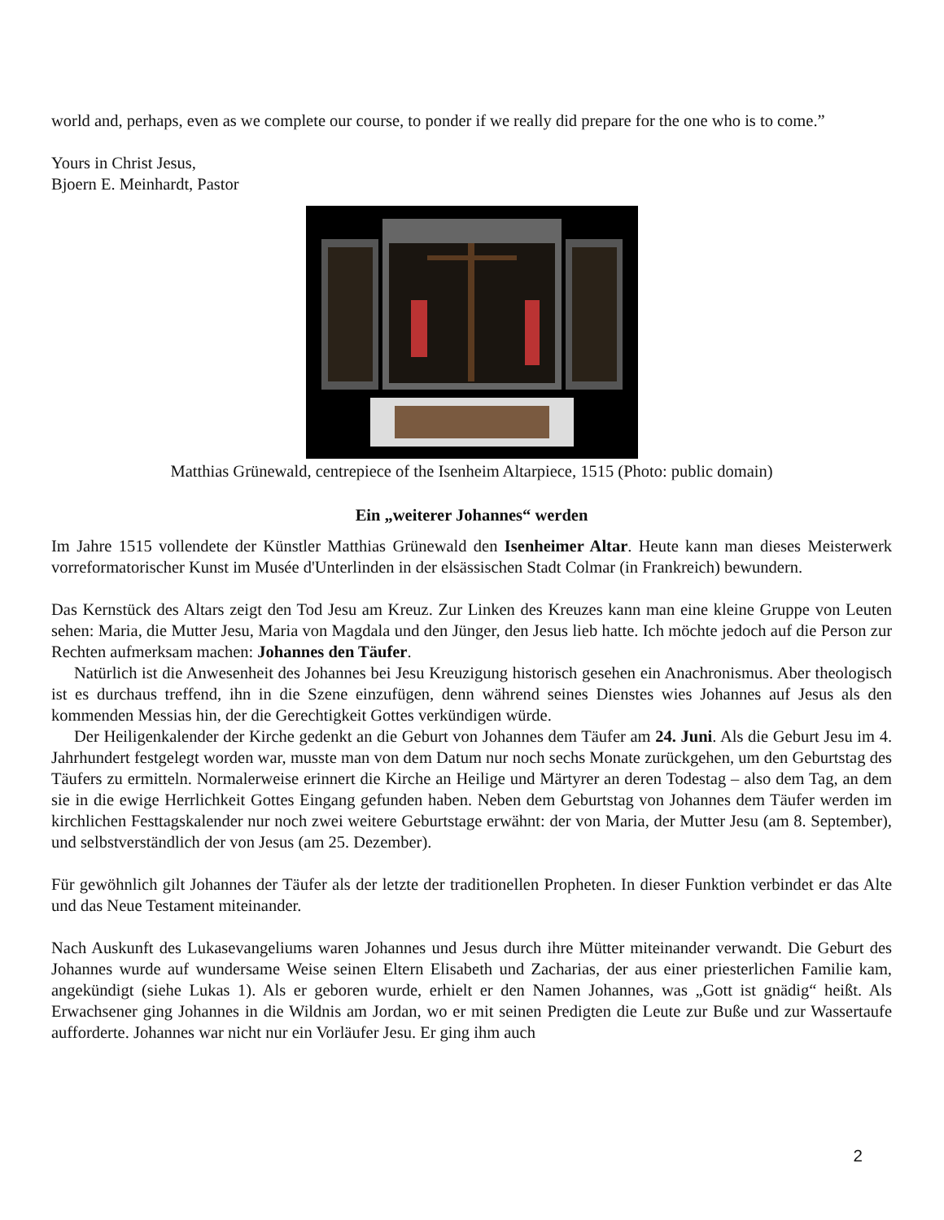world and, perhaps, even as we complete our course, to ponder if we really did prepare for the one who is to come.”
Yours in Christ Jesus,
Bjoern E. Meinhardt, Pastor
Matthias Grünewald, centrepiece of the Isenheim Altarpiece, 1515 (Photo: public domain)
Ein „weiterer Johannes“ werden
Im Jahre 1515 vollendete der Künstler Matthias Grünewald den Isenheimer Altar. Heute kann man dieses Meisterwerk vorreformatorischer Kunst im Musée d'Unterlinden in der elsässischen Stadt Colmar (in Frankreich) bewundern.
Das Kernstück des Altars zeigt den Tod Jesu am Kreuz. Zur Linken des Kreuzes kann man eine kleine Gruppe von Leuten sehen: Maria, die Mutter Jesu, Maria von Magdala und den Jünger, den Jesus lieb hatte. Ich möchte jedoch auf die Person zur Rechten aufmerksam machen: Johannes den Täufer.
Natürlich ist die Anwesenheit des Johannes bei Jesu Kreuzigung historisch gesehen ein Anachronismus. Aber theologisch ist es durchaus treffend, ihn in die Szene einzufügen, denn während seines Dienstes wies Johannes auf Jesus als den kommenden Messias hin, der die Gerechtigkeit Gottes verkündigen würde.
Der Heiligenkalender der Kirche gedenkt an die Geburt von Johannes dem Täufer am 24. Juni. Als die Geburt Jesu im 4. Jahrhundert festgelegt worden war, musste man von dem Datum nur noch sechs Monate zurückgehen, um den Geburtstag des Täufers zu ermitteln. Normalerweise erinnert die Kirche an Heilige und Märtyrer an deren Todestag – also dem Tag, an dem sie in die ewige Herrlichkeit Gottes Eingang gefunden haben. Neben dem Geburtstag von Johannes dem Täufer werden im kirchlichen Festtagskalender nur noch zwei weitere Geburtstage erwähnt: der von Maria, der Mutter Jesu (am 8. September), und selbstverständlich der von Jesus (am 25. Dezember).
Für gewöhnlich gilt Johannes der Täufer als der letzte der traditionellen Propheten. In dieser Funktion verbindet er das Alte und das Neue Testament miteinander.
Nach Auskunft des Lukasevangeliums waren Johannes und Jesus durch ihre Mütter miteinander verwandt. Die Geburt des Johannes wurde auf wundersame Weise seinen Eltern Elisabeth und Zacharias, der aus einer priesterlichen Familie kam, angekündigt (siehe Lukas 1). Als er geboren wurde, erhielt er den Namen Johannes, was „Gott ist gnädig“ heißt. Als Erwachsener ging Johannes in die Wildnis am Jordan, wo er mit seinen Predigten die Leute zur Buße und zur Wassertaufe aufforderte. Johannes war nicht nur ein Vorläufer Jesu. Er ging ihm auch
2